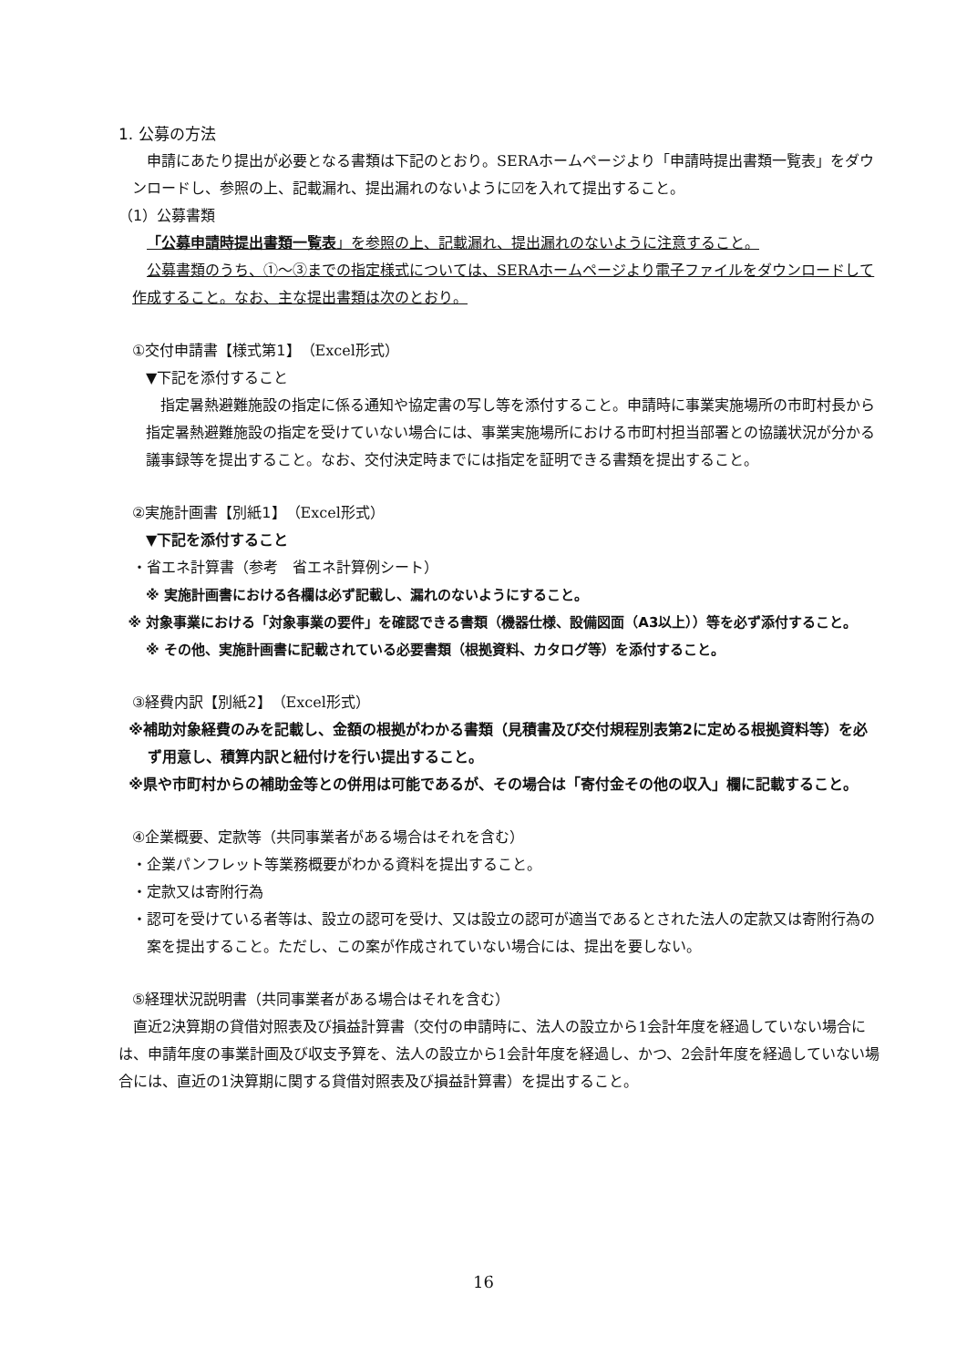1. 公募の方法
申請にあたり提出が必要となる書類は下記のとおり。SERAホームページより「申請時提出書類一覧表」をダウンロードし、参照の上、記載漏れ、提出漏れのないように☑を入れて提出すること。
（1）公募書類
「公募申請時提出書類一覧表」を参照の上、記載漏れ、提出漏れのないように注意すること。
公募書類のうち、①～③までの指定様式については、SERAホームページより電子ファイルをダウンロードして作成すること。なお、主な提出書類は次のとおり。
①交付申請書【様式第1】（Excel形式）
▼下記を添付すること
指定暑熱避難施設の指定に係る通知や協定書の写し等を添付すること。申請時に事業実施場所の市町村長から指定暑熱避難施設の指定を受けていない場合には、事業実施場所における市町村担当部署との協議状況が分かる議事録等を提出すること。なお、交付決定時までには指定を証明できる書類を提出すること。
②実施計画書【別紙1】（Excel形式）
▼下記を添付すること
・省エネ計算書（参考　省エネ計算例シート）
※ 実施計画書における各欄は必ず記載し、漏れのないようにすること。
※ 対象事業における「対象事業の要件」を確認できる書類（機器仕様、設備図面（A3以上））等を必ず添付すること。
※ その他、実施計画書に記載されている必要書類（根拠資料、カタログ等）を添付すること。
③経費内訳【別紙2】（Excel形式）
※補助対象経費のみを記載し、金額の根拠がわかる書類（見積書及び交付規程別表第2に定める根拠資料等）を必ず用意し、積算内訳と紐付けを行い提出すること。
※県や市町村からの補助金等との併用は可能であるが、その場合は「寄付金その他の収入」欄に記載すること。
④企業概要、定款等（共同事業者がある場合はそれを含む）
・企業パンフレット等業務概要がわかる資料を提出すること。
・定款又は寄附行為
・認可を受けている者等は、設立の認可を受け、又は設立の認可が適当であるとされた法人の定款又は寄附行為の案を提出すること。ただし、この案が作成されていない場合には、提出を要しない。
⑤経理状況説明書（共同事業者がある場合はそれを含む）
直近2決算期の貸借対照表及び損益計算書（交付の申請時に、法人の設立から1会計年度を経過していない場合には、申請年度の事業計画及び収支予算を、法人の設立から1会計年度を経過し、かつ、2会計年度を経過していない場合には、直近の1決算期に関する貸借対照表及び損益計算書）を提出すること。
16